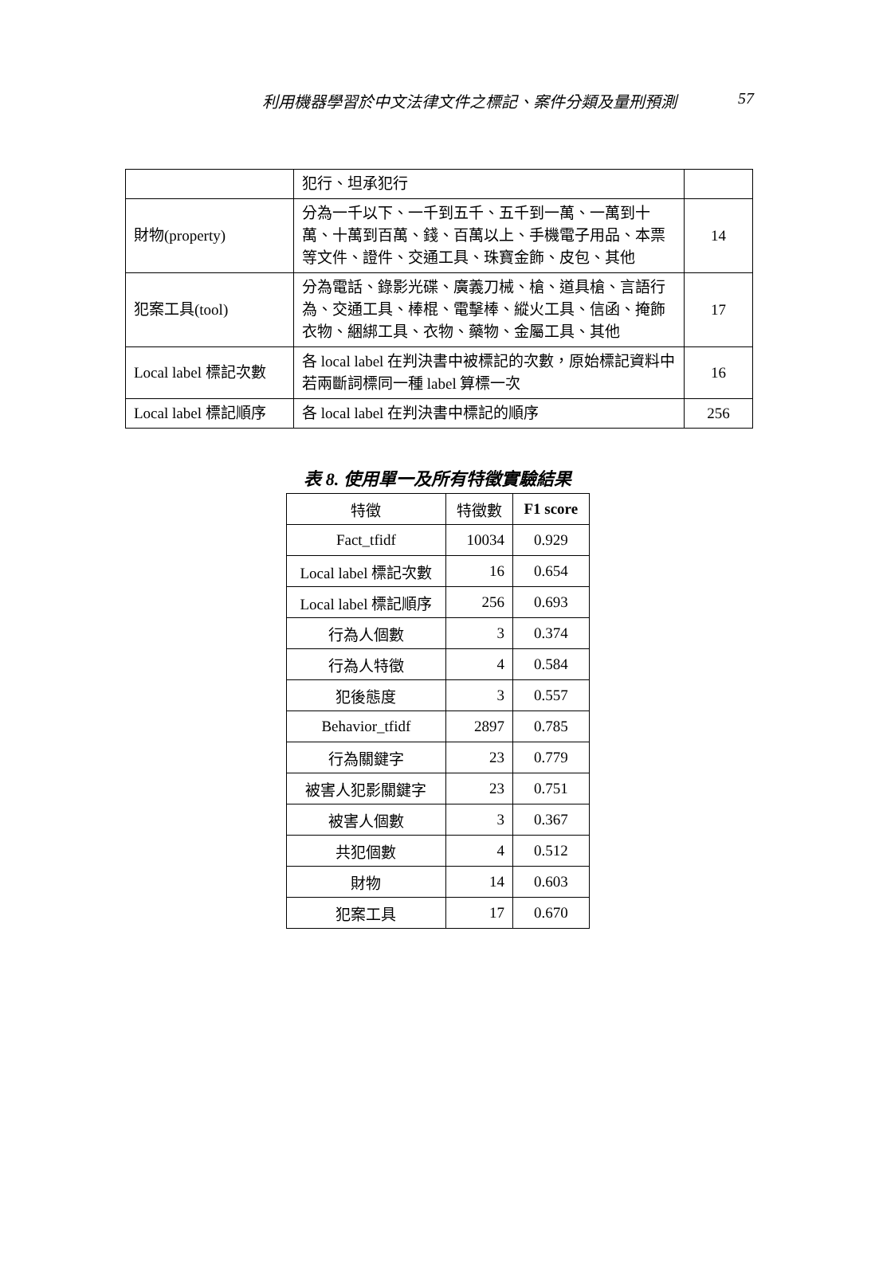利用機器學習於中文法律文件之標記、案件分類及量刑預測
57
| | 犯行、坦承犯行 | |
| 財物(property) | 分為一千以下、一千到五千、五千到一萬、一萬到十萬、十萬到百萬、錢、百萬以上、手機電子用品、本票等文件、證件、交通工具、珠寶金飾、皮包、其他 | 14 |
| 犯案工具(tool) | 分為電話、錄影光碟、廣義刀械、槍、道具槍、言語行為、交通工具、棒棍、電擊棒、縱火工具、信函、掩飾衣物、綑綁工具、衣物、藥物、金屬工具、其他 | 17 |
| Local label 標記次數 | 各 local label 在判決書中被標記的次數，原始標記資料中若兩斷詞標同一種 label 算標一次 | 16 |
| Local label 標記順序 | 各 local label 在判決書中標記的順序 | 256 |
表 8. 使用單一及所有特徵實驗結果
| 特徵 | 特徵數 | F1 score |
| --- | --- | --- |
| Fact_tfidf | 10034 | 0.929 |
| Local label 標記次數 | 16 | 0.654 |
| Local label 標記順序 | 256 | 0.693 |
| 行為人個數 | 3 | 0.374 |
| 行為人特徵 | 4 | 0.584 |
| 犯後態度 | 3 | 0.557 |
| Behavior_tfidf | 2897 | 0.785 |
| 行為關鍵字 | 23 | 0.779 |
| 被害人犯影關鍵字 | 23 | 0.751 |
| 被害人個數 | 3 | 0.367 |
| 共犯個數 | 4 | 0.512 |
| 財物 | 14 | 0.603 |
| 犯案工具 | 17 | 0.670 |